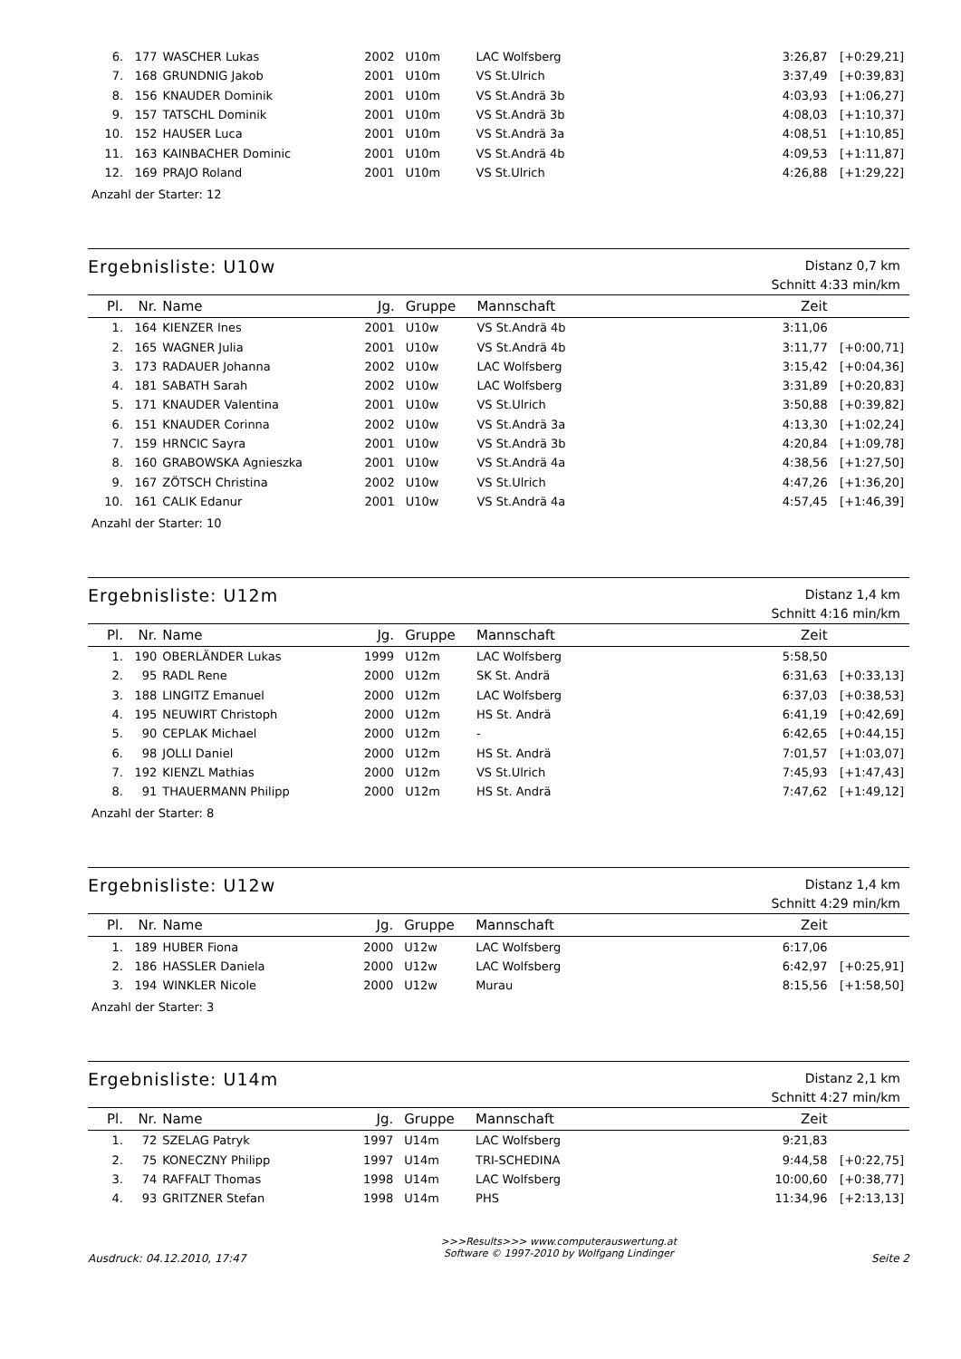| 6. | 177 | WASCHER Lukas | 2002 | U10m | LAC Wolfsberg | 3:26,87 | [+0:29,21] |
| 7. | 168 | GRUNDNIG Jakob | 2001 | U10m | VS St.Ulrich | 3:37,49 | [+0:39,83] |
| 8. | 156 | KNAUDER Dominik | 2001 | U10m | VS St.Andrä 3b | 4:03,93 | [+1:06,27] |
| 9. | 157 | TATSCHL Dominik | 2001 | U10m | VS St.Andrä 3b | 4:08,03 | [+1:10,37] |
| 10. | 152 | HAUSER Luca | 2001 | U10m | VS St.Andrä 3a | 4:08,51 | [+1:10,85] |
| 11. | 163 | KAINBACHER Dominic | 2001 | U10m | VS St.Andrä 4b | 4:09,53 | [+1:11,87] |
| 12. | 169 | PRAJO Roland | 2001 | U10m | VS St.Ulrich | 4:26,88 | [+1:29,22] |
Anzahl der Starter: 12
Ergebnisliste: U10w
Distanz 0,7 km
Schnitt 4:33 min/km
| Pl. | Nr. | Name | Jg. | Gruppe | Mannschaft | Zeit | |
| --- | --- | --- | --- | --- | --- | --- | --- |
| 1. | 164 | KIENZER Ines | 2001 | U10w | VS St.Andrä 4b | 3:11,06 | |
| 2. | 165 | WAGNER Julia | 2001 | U10w | VS St.Andrä 4b | 3:11,77 | [+0:00,71] |
| 3. | 173 | RADAUER Johanna | 2002 | U10w | LAC Wolfsberg | 3:15,42 | [+0:04,36] |
| 4. | 181 | SABATH Sarah | 2002 | U10w | LAC Wolfsberg | 3:31,89 | [+0:20,83] |
| 5. | 171 | KNAUDER Valentina | 2001 | U10w | VS St.Ulrich | 3:50,88 | [+0:39,82] |
| 6. | 151 | KNAUDER Corinna | 2002 | U10w | VS St.Andrä 3a | 4:13,30 | [+1:02,24] |
| 7. | 159 | HRNCIC Sayra | 2001 | U10w | VS St.Andrä 3b | 4:20,84 | [+1:09,78] |
| 8. | 160 | GRABOWSKA Agnieszka | 2001 | U10w | VS St.Andrä 4a | 4:38,56 | [+1:27,50] |
| 9. | 167 | ZÖTSCH Christina | 2002 | U10w | VS St.Ulrich | 4:47,26 | [+1:36,20] |
| 10. | 161 | CALIK Edanur | 2001 | U10w | VS St.Andrä 4a | 4:57,45 | [+1:46,39] |
Anzahl der Starter: 10
Ergebnisliste: U12m
Distanz 1,4 km
Schnitt 4:16 min/km
| Pl. | Nr. | Name | Jg. | Gruppe | Mannschaft | Zeit | |
| --- | --- | --- | --- | --- | --- | --- | --- |
| 1. | 190 | OBERLÄNDER Lukas | 1999 | U12m | LAC Wolfsberg | 5:58,50 | |
| 2. | 95 | RADL Rene | 2000 | U12m | SK St. Andrä | 6:31,63 | [+0:33,13] |
| 3. | 188 | LINGITZ Emanuel | 2000 | U12m | LAC Wolfsberg | 6:37,03 | [+0:38,53] |
| 4. | 195 | NEUWIRT Christoph | 2000 | U12m | HS St. Andrä | 6:41,19 | [+0:42,69] |
| 5. | 90 | CEPLAK Michael | 2000 | U12m | - | 6:42,65 | [+0:44,15] |
| 6. | 98 | JOLLI Daniel | 2000 | U12m | HS St. Andrä | 7:01,57 | [+1:03,07] |
| 7. | 192 | KIENZL Mathias | 2000 | U12m | VS St.Ulrich | 7:45,93 | [+1:47,43] |
| 8. | 91 | THAUERMANN Philipp | 2000 | U12m | HS St. Andrä | 7:47,62 | [+1:49,12] |
Anzahl der Starter: 8
Ergebnisliste: U12w
Distanz 1,4 km
Schnitt 4:29 min/km
| Pl. | Nr. | Name | Jg. | Gruppe | Mannschaft | Zeit | |
| --- | --- | --- | --- | --- | --- | --- | --- |
| 1. | 189 | HUBER Fiona | 2000 | U12w | LAC Wolfsberg | 6:17,06 | |
| 2. | 186 | HASSLER Daniela | 2000 | U12w | LAC Wolfsberg | 6:42,97 | [+0:25,91] |
| 3. | 194 | WINKLER Nicole | 2000 | U12w | Murau | 8:15,56 | [+1:58,50] |
Anzahl der Starter: 3
Ergebnisliste: U14m
Distanz 2,1 km
Schnitt 4:27 min/km
| Pl. | Nr. | Name | Jg. | Gruppe | Mannschaft | Zeit | |
| --- | --- | --- | --- | --- | --- | --- | --- |
| 1. | 72 | SZELAG Patryk | 1997 | U14m | LAC Wolfsberg | 9:21,83 | |
| 2. | 75 | KONECZNY Philipp | 1997 | U14m | TRI-SCHEDINA | 9:44,58 | [+0:22,75] |
| 3. | 74 | RAFFALT Thomas | 1998 | U14m | LAC Wolfsberg | 10:00,60 | [+0:38,77] |
| 4. | 93 | GRITZNER Stefan | 1998 | U14m | PHS | 11:34,96 | [+2:13,13] |
Ausdruck: 04.12.2010, 17:47
>>>Results>>> www.computerauswertung.at
Software © 1997-2010 by Wolfgang Lindinger
Seite 2